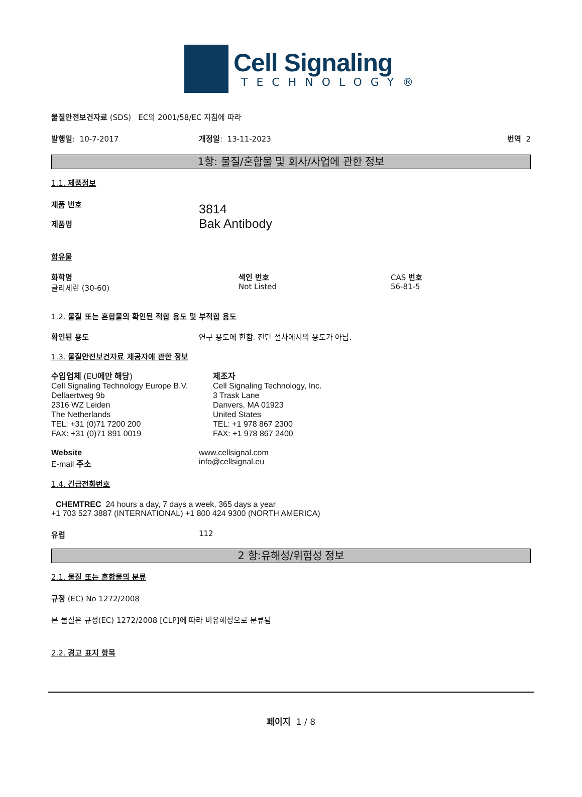Cell Signaling
TECHNOLOGY®
물질안전보건자료 (SDS) EC의 2001/58/EC 지침에 따라
발행일: 10-7-2017 개정일: 13-11-2023 번역 2
1항: 물질/혼합물 및 회사/사업에 관한 정보
1.1. 제품정보
제품 번호
제품명
3814
Bak Antibody
함유물
화학명
글리세린 (30-60)
색인 번호
Not Listed
CAS 번호
56-81-5
1.2. 물질 또는 혼합물의 확인된 적합 용도 및 부적합 용도
확인된 용도 연구 용도에 한함. 진단 절차에서의 용도가 아님.
1.3. 물질안전보건자료 제공자에 관한 정보
수입업체 (EU에만 해당)
Cell Signaling Technology Europe B.V.
Dellaertweg 9b
2316 WZ Leiden
The Netherlands
TEL: +31 (0)71 7200 200
FAX: +31 (0)71 891 0019
제조자
Cell Signaling Technology, Inc.
3 Trask Lane
Danvers, MA 01923
United States
TEL: +1 978 867 2300
FAX: +1 978 867 2400
Website
E-mail 주소
www.cellsignal.com
info@cellsignal.eu
1.4. 긴급전화번호
CHEMTREC 24 hours a day, 7 days a week, 365 days a year
+1 703 527 3887 (INTERNATIONAL) +1 800 424 9300 (NORTH AMERICA)
유럽 112
2 항:유해성/위험성 정보
2.1. 물질 또는 혼합물의 분류
규정 (EC) No 1272/2008
본 물질은 규정(EC) 1272/2008 [CLP]에 따라 비유해성으로 분류됨
2.2. 경고 표지 항목
페이지 1 / 8